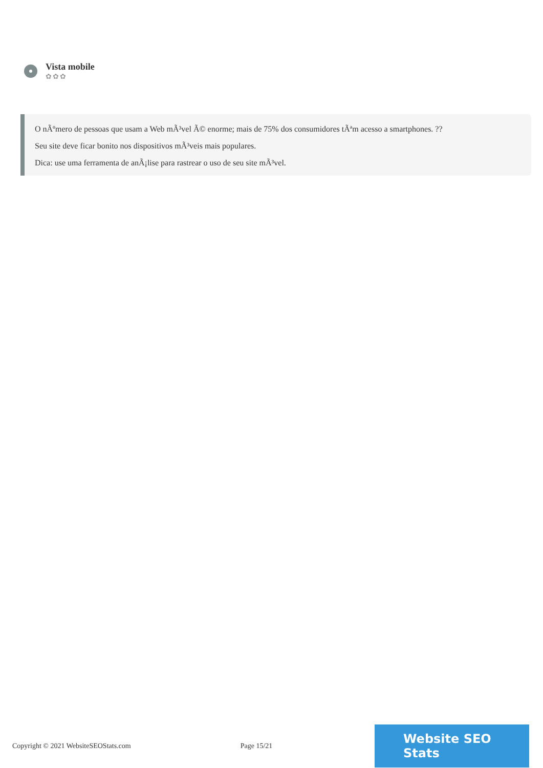Vista mobile
✿✿✿
O nÃºmero de pessoas que usam a Web mÃ³vel Ã© enorme; mais de 75% dos consumidores tÃªm acesso a smartphones. ??
Seu site deve ficar bonito nos dispositivos mÃ³veis mais populares.
Dica: use uma ferramenta de anÃ¡lise para rastrear o uso de seu site mÃ³vel.
Copyright © 2021 WebsiteSEOStats.com Page 15/21
Website SEO Stats